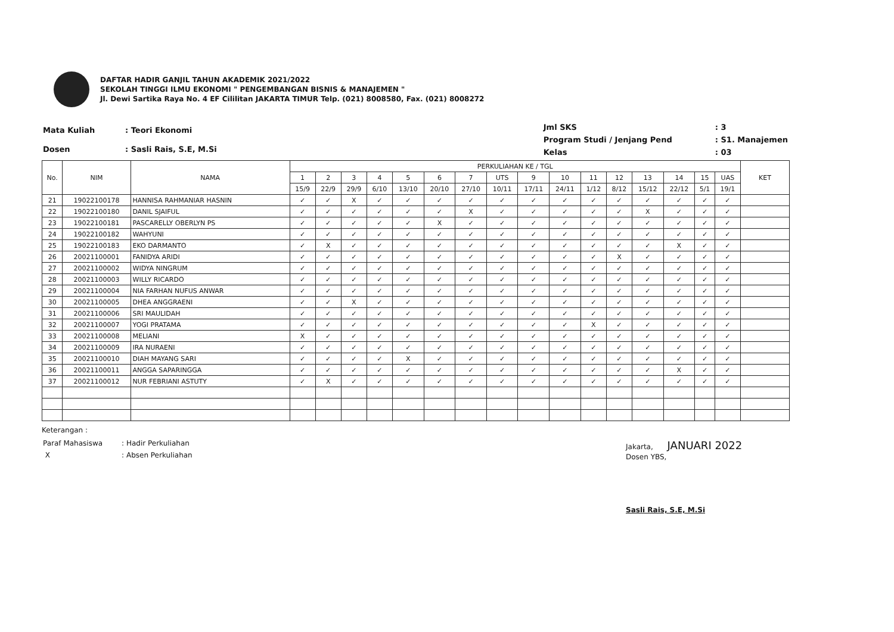DAFTAR HADIR GANJIL TAHUN AKADEMIK 2021/2022
SEKOLAH TINGGI ILMU EKONOMI " PENGEMBANGAN BISNIS & MANAJEMEN "
Jl. Dewi Sartika Raya No. 4 EF Cililitan JAKARTA TIMUR Telp. (021) 8008580, Fax. (021) 8008272
| Mata Kuliah | : Teori Ekonomi |
| Dosen | : Sasli Rais, S.E, M.Si |
| Jml SKS | : 3 |
| Program Studi / Jenjang Pend | : S1. Manajemen |
| Kelas | : 03 |
| No. | NIM | NAMA | PERKULIAHAN KE / TGL | | | | | | | | | | | | | | | | KET |
| --- | --- | --- | --- | --- | --- | --- | --- | --- | --- | --- | --- | --- | --- | --- | --- | --- | --- | --- | --- |
| | | | 1 | 2 | 3 | 4 | 5 | 6 | 7 | UTS | 9 | 10 | 11 | 12 | 13 | 14 | 15 | UAS | |
| | | | 15/9 | 22/9 | 29/9 | 6/10 | 13/10 | 20/10 | 27/10 | 10/11 | 17/11 | 24/11 | 1/12 | 8/12 | 15/12 | 22/12 | 5/1 | 19/1 | |
| 21 | 19022100178 | HANNISA RAHMANIAR HASNIN | ✓ | ✓ | X | ✓ | ✓ | ✓ | ✓ | ✓ | ✓ | ✓ | ✓ | ✓ | ✓ | ✓ | ✓ | ✓ | |
| 22 | 19022100180 | DANIL SJAIFUL | ✓ | ✓ | ✓ | ✓ | ✓ | ✓ | X | ✓ | ✓ | ✓ | ✓ | ✓ | X | ✓ | ✓ | ✓ | |
| 23 | 19022100181 | PASCARELLY OBERLYN PS | ✓ | ✓ | ✓ | ✓ | ✓ | X | ✓ | ✓ | ✓ | ✓ | ✓ | ✓ | ✓ | ✓ | ✓ | ✓ | |
| 24 | 19022100182 | WAHYUNI | ✓ | ✓ | ✓ | ✓ | ✓ | ✓ | ✓ | ✓ | ✓ | ✓ | ✓ | ✓ | ✓ | ✓ | ✓ | ✓ | |
| 25 | 19022100183 | EKO DARMANTO | ✓ | X | ✓ | ✓ | ✓ | ✓ | ✓ | ✓ | ✓ | ✓ | ✓ | ✓ | ✓ | X | ✓ | ✓ | |
| 26 | 20021100001 | FANIDYA ARIDI | ✓ | ✓ | ✓ | ✓ | ✓ | ✓ | ✓ | ✓ | ✓ | ✓ | ✓ | X | ✓ | ✓ | ✓ | ✓ | |
| 27 | 20021100002 | WIDYA NINGRUM | ✓ | ✓ | ✓ | ✓ | ✓ | ✓ | ✓ | ✓ | ✓ | ✓ | ✓ | ✓ | ✓ | ✓ | ✓ | ✓ | |
| 28 | 20021100003 | WILLY RICARDO | ✓ | ✓ | ✓ | ✓ | ✓ | ✓ | ✓ | ✓ | ✓ | ✓ | ✓ | ✓ | ✓ | ✓ | ✓ | ✓ | |
| 29 | 20021100004 | NIA FARHAN NUFUS ANWAR | ✓ | ✓ | ✓ | ✓ | ✓ | ✓ | ✓ | ✓ | ✓ | ✓ | ✓ | ✓ | ✓ | ✓ | ✓ | ✓ | |
| 30 | 20021100005 | DHEA ANGGRAENI | ✓ | ✓ | X | ✓ | ✓ | ✓ | ✓ | ✓ | ✓ | ✓ | ✓ | ✓ | ✓ | ✓ | ✓ | ✓ | |
| 31 | 20021100006 | SRI MAULIDAH | ✓ | ✓ | ✓ | ✓ | ✓ | ✓ | ✓ | ✓ | ✓ | ✓ | ✓ | ✓ | ✓ | ✓ | ✓ | ✓ | |
| 32 | 20021100007 | YOGI PRATAMA | ✓ | ✓ | ✓ | ✓ | ✓ | ✓ | ✓ | ✓ | ✓ | ✓ | X | ✓ | ✓ | ✓ | ✓ | ✓ | |
| 33 | 20021100008 | MELIANI | X | ✓ | ✓ | ✓ | ✓ | ✓ | ✓ | ✓ | ✓ | ✓ | ✓ | ✓ | ✓ | ✓ | ✓ | ✓ | |
| 34 | 20021100009 | IRA NURAENI | ✓ | ✓ | ✓ | ✓ | ✓ | ✓ | ✓ | ✓ | ✓ | ✓ | ✓ | ✓ | ✓ | ✓ | ✓ | ✓ | |
| 35 | 20021100010 | DIAH MAYANG SARI | ✓ | ✓ | ✓ | ✓ | X | ✓ | ✓ | ✓ | ✓ | ✓ | ✓ | ✓ | ✓ | ✓ | ✓ | ✓ | |
| 36 | 20021100011 | ANGGA SAPARINGGA | ✓ | ✓ | ✓ | ✓ | ✓ | ✓ | ✓ | ✓ | ✓ | ✓ | ✓ | ✓ | ✓ | X | ✓ | ✓ | |
| 37 | 20021100012 | NUR FEBRIANI ASTUTY | ✓ | X | ✓ | ✓ | ✓ | ✓ | ✓ | ✓ | ✓ | ✓ | ✓ | ✓ | ✓ | ✓ | ✓ | ✓ | |
Keterangan :
| Paraf Mahasiswa | : Hadir Perkuliahan |
| X | : Absen Perkuliahan |
Jakarta, JANUARI 2022
Dosen YBS,
Sasli Rais, S.E, M.Si